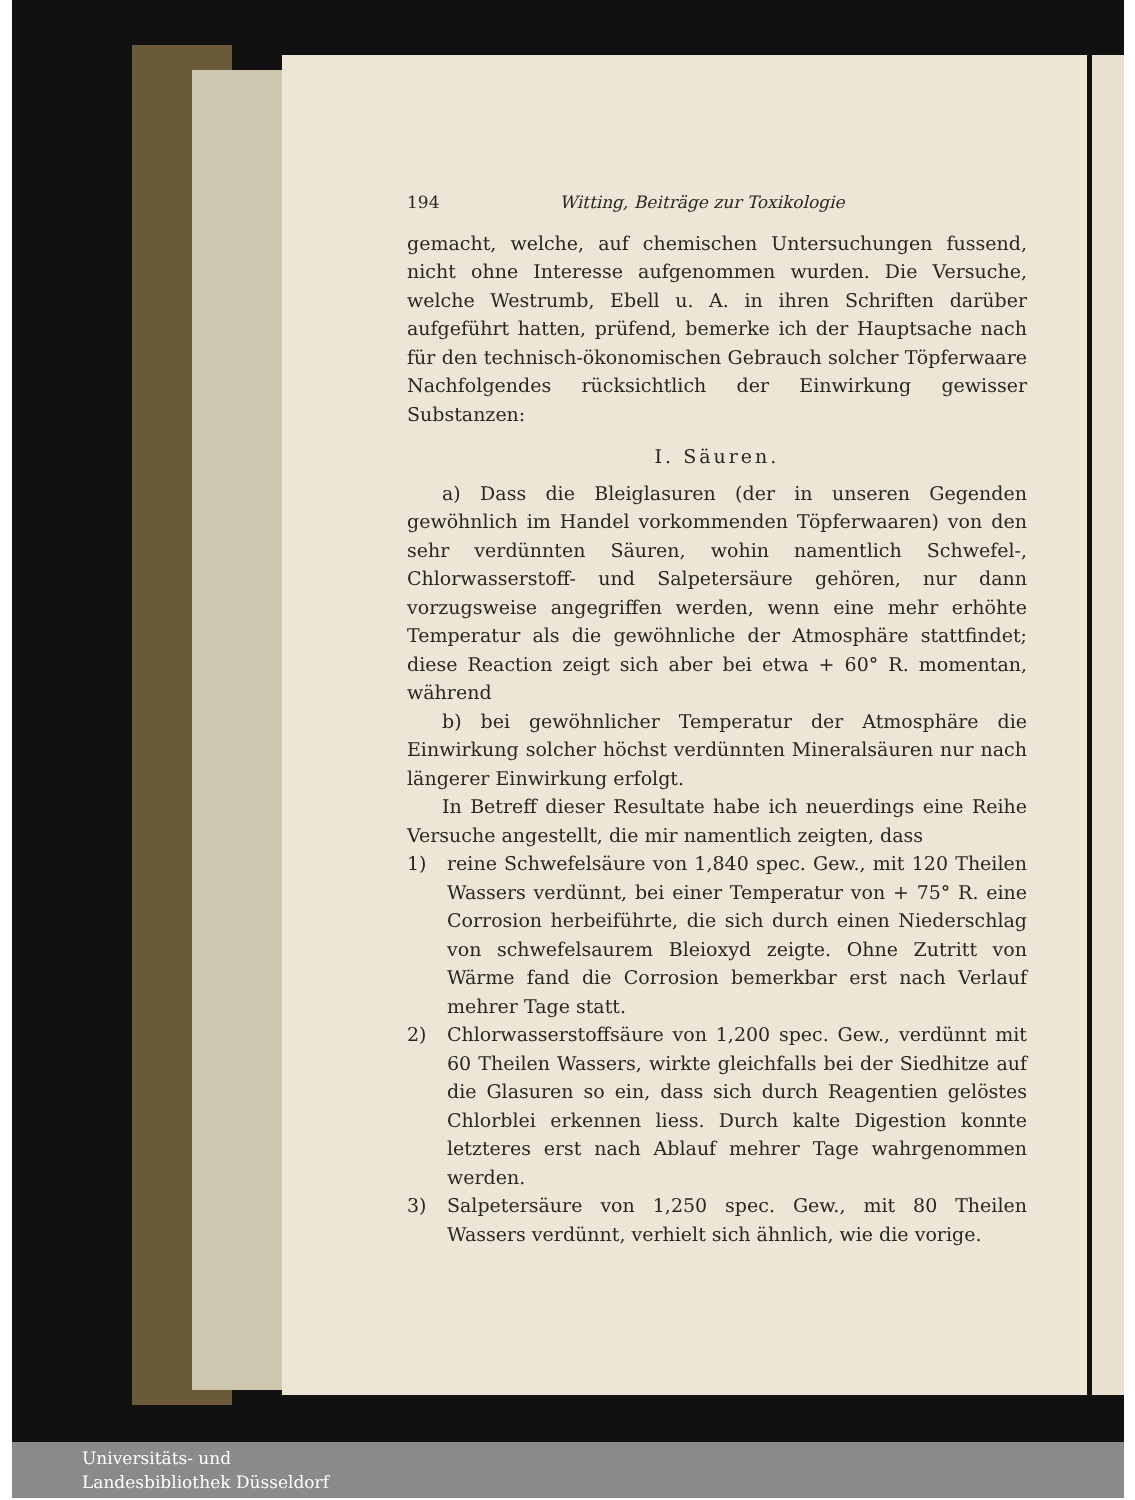194 Witting, Beiträge zur Toxikologie
gemacht, welche, auf chemischen Untersuchungen fussend, nicht ohne Interesse aufgenommen wurden. Die Versuche, welche Westrumb, Ebell u. A. in ihren Schriften darüber aufgeführt hatten, prüfend, bemerke ich der Hauptsache nach für den technisch-ökonomischen Gebrauch solcher Töpferwaare Nachfolgendes rücksichtlich der Einwirkung gewisser Substanzen:
I. Säuren.
a) Dass die Bleiglasuren (der in unseren Gegenden gewöhnlich im Handel vorkommenden Töpferwaaren) von den sehr verdünnten Säuren, wohin namentlich Schwefel-, Chlorwasserstoff- und Salpetersäure gehören, nur dann vorzugsweise angegriffen werden, wenn eine mehr erhöhte Temperatur als die gewöhnliche der Atmosphäre stattfindet; diese Reaction zeigt sich aber bei etwa + 60° R. momentan, während
b) bei gewöhnlicher Temperatur der Atmosphäre die Einwirkung solcher höchst verdünnten Mineralsäuren nur nach längerer Einwirkung erfolgt.
In Betreff dieser Resultate habe ich neuerdings eine Reihe Versuche angestellt, die mir namentlich zeigten, dass
1) reine Schwefelsäure von 1,840 spec. Gew., mit 120 Theilen Wassers verdünnt, bei einer Temperatur von + 75° R. eine Corrosion herbeiführte, die sich durch einen Niederschlag von schwefelsaurem Bleioxyd zeigte. Ohne Zutritt von Wärme fand die Corrosion bemerkbar erst nach Verlauf mehrer Tage statt.
2) Chlorwasserstoffsäure von 1,200 spec. Gew., verdünnt mit 60 Theilen Wassers, wirkte gleichfalls bei der Siedhitze auf die Glasuren so ein, dass sich durch Reagentien gelöstes Chlorblei erkennen liess. Durch kalte Digestion konnte letzteres erst nach Ablauf mehrer Tage wahrgenommen werden.
3) Salpetersäure von 1,250 spec. Gew., mit 80 Theilen Wassers verdünnt, verhielt sich ähnlich, wie die vorige.
Universitäts- und
Landesbibliothek Düsseldorf